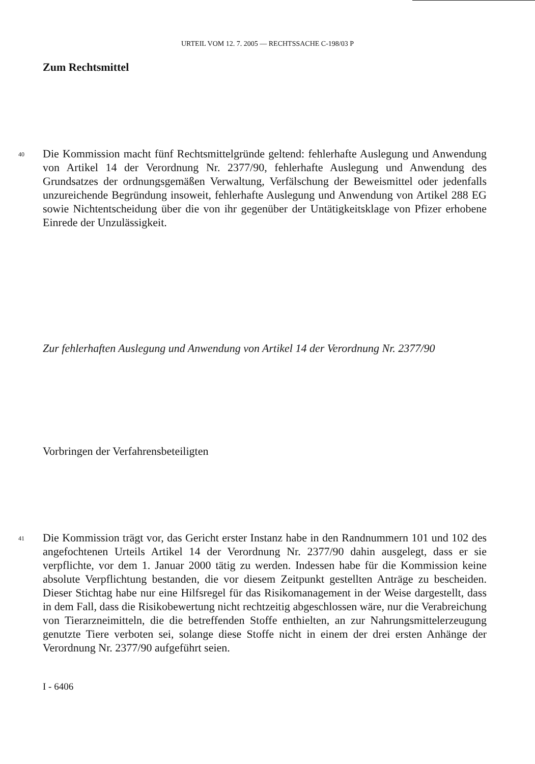URTEIL VOM 12. 7. 2005 — RECHTSSACHE C-198/03 P
Zum Rechtsmittel
40
Die Kommission macht fünf Rechtsmittelgründe geltend: fehlerhafte Auslegung und Anwendung von Artikel 14 der Verordnung Nr. 2377/90, fehlerhafte Auslegung und Anwendung des Grundsatzes der ordnungsgemäßen Verwaltung, Verfälschung der Beweismittel oder jedenfalls unzureichende Begründung insoweit, fehlerhafte Auslegung und Anwendung von Artikel 288 EG sowie Nichtentscheidung über die von ihr gegenüber der Untätigkeitsklage von Pfizer erhobene Einrede der Unzulässigkeit.
Zur fehlerhaften Auslegung und Anwendung von Artikel 14 der Verordnung Nr. 2377/90
Vorbringen der Verfahrensbeteiligten
41
Die Kommission trägt vor, das Gericht erster Instanz habe in den Randnummern 101 und 102 des angefochtenen Urteils Artikel 14 der Verordnung Nr. 2377/90 dahin ausgelegt, dass er sie verpflichte, vor dem 1. Januar 2000 tätig zu werden. Indessen habe für die Kommission keine absolute Verpflichtung bestanden, die vor diesem Zeitpunkt gestellten Anträge zu bescheiden. Dieser Stichtag habe nur eine Hilfsregel für das Risikomanagement in der Weise dargestellt, dass in dem Fall, dass die Risikobewertung nicht rechtzeitig abgeschlossen wäre, nur die Verabreichung von Tierarzneimitteln, die die betreffenden Stoffe enthielten, an zur Nahrungsmittelerzeugung genutzte Tiere verboten sei, solange diese Stoffe nicht in einem der drei ersten Anhänge der Verordnung Nr. 2377/90 aufgeführt seien.
I - 6406